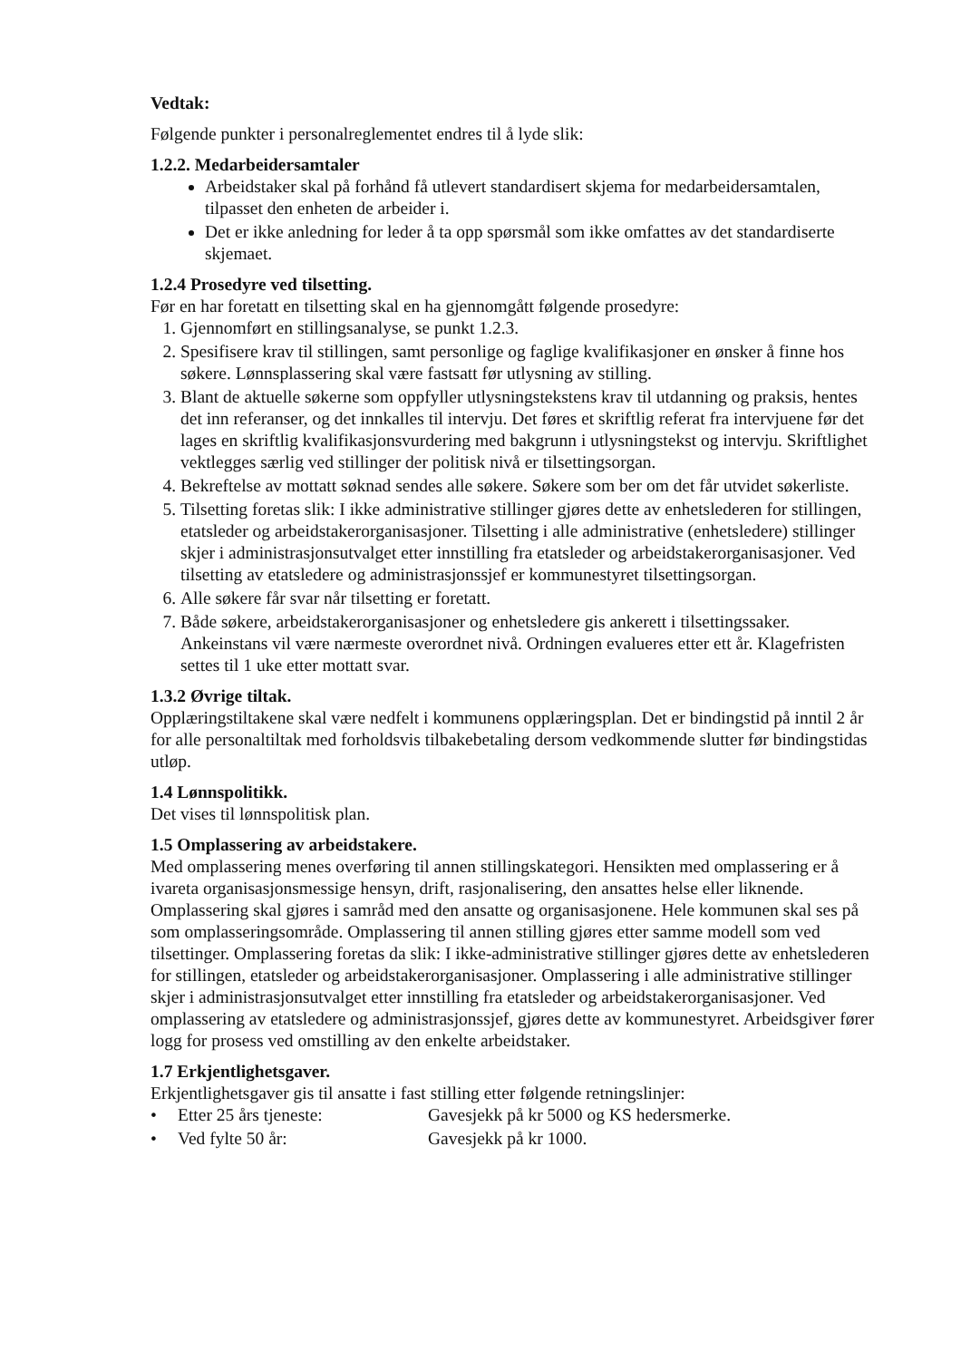Vedtak:
Følgende punkter i personalreglementet endres til å lyde slik:
1.2.2. Medarbeidersamtaler
Arbeidstaker skal på forhånd få utlevert standardisert skjema for medarbeidersamtalen, tilpasset den enheten de arbeider i.
Det er ikke anledning for leder å ta opp spørsmål som ikke omfattes av det standardiserte skjemaet.
1.2.4 Prosedyre ved tilsetting.
Før en har foretatt en tilsetting skal en ha gjennomgått følgende prosedyre:
1. Gjennomført en stillingsanalyse, se punkt 1.2.3.
2. Spesifisere krav til stillingen, samt personlige og faglige kvalifikasjoner en ønsker å finne hos søkere. Lønnsplassering skal være fastsatt før utlysning av stilling.
3. Blant de aktuelle søkerne som oppfyller utlysningstekstens krav til utdanning og praksis, hentes det inn referanser, og det innkalles til intervju. Det føres et skriftlig referat fra intervjuene før det lages en skriftlig kvalifikasjonsvurdering med bakgrunn i utlysningstekst og intervju. Skriftlighet vektlegges særlig ved stillinger der politisk nivå er tilsettingsorgan.
4. Bekreftelse av mottatt søknad sendes alle søkere. Søkere som ber om det får utvidet søkerliste.
5. Tilsetting foretas slik: I ikke administrative stillinger gjøres dette av enhetslederen for stillingen, etatsleder og arbeidstakerorganisasjoner. Tilsetting i alle administrative (enhetsledere) stillinger skjer i administrasjonsutvalget etter innstilling fra etatsleder og arbeidstakerorganisasjoner. Ved tilsetting av etatsledere og administrasjonssjef er kommunestyret tilsettingsorgan.
6. Alle søkere får svar når tilsetting er foretatt.
7. Både søkere, arbeidstakerorganisasjoner og enhetsledere gis ankerett i tilsettingssaker. Ankeinstans vil være nærmeste overordnet nivå. Ordningen evalueres etter ett år. Klagefristen settes til 1 uke etter mottatt svar.
1.3.2 Øvrige tiltak.
Opplæringstiltakene skal være nedfelt i kommunens opplæringsplan. Det er bindingstid på inntil 2 år for alle personaltiltak med forholdsvis tilbakebetaling dersom vedkommende slutter før bindingstidas utløp.
1.4 Lønnspolitikk.
Det vises til lønnspolitisk plan.
1.5 Omplassering av arbeidstakere.
Med omplassering menes overføring til annen stillingskategori. Hensikten med omplassering er å ivareta organisasjonsmessige hensyn, drift, rasjonalisering, den ansattes helse eller liknende. Omplassering skal gjøres i samråd med den ansatte og organisasjonene. Hele kommunen skal ses på som omplasseringsområde. Omplassering til annen stilling gjøres etter samme modell som ved tilsettinger. Omplassering foretas da slik: I ikke-administrative stillinger gjøres dette av enhetslederen for stillingen, etatsleder og arbeidstakerorganisasjoner. Omplassering i alle administrative stillinger skjer i administrasjonsutvalget etter innstilling fra etatsleder og arbeidstakerorganisasjoner. Ved omplassering av etatsledere og administrasjonssjef, gjøres dette av kommunestyret. Arbeidsgiver fører logg for prosess ved omstilling av den enkelte arbeidstaker.
1.7 Erkjentlighetsgaver.
Erkjentlighetsgaver gis til ansatte i fast stilling etter følgende retningslinjer:
• Etter 25 års tjeneste: Gavesjekk på kr 5000 og KS hedersmerke.
• Ved fylte 50 år: Gavesjekk på kr 1000.